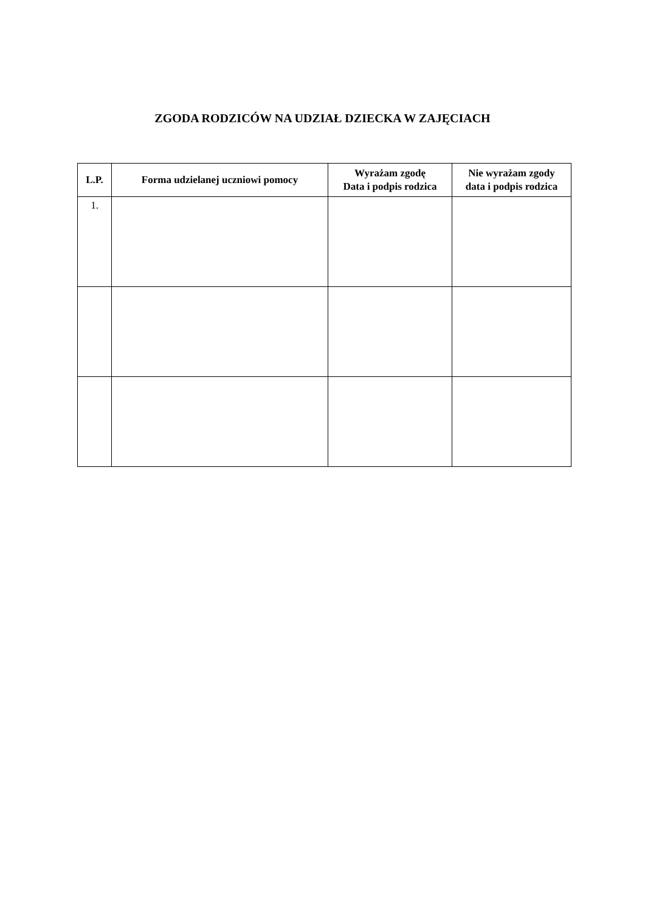ZGODA RODZICÓW NA UDZIAŁ DZIECKA W ZAJĘCIACH
| L.P. | Forma udzielanej uczniowi pomocy | Wyrażam zgodę Data i podpis rodzica | Nie wyrażam zgody data i podpis rodzica |
| --- | --- | --- | --- |
| 1. | | | |